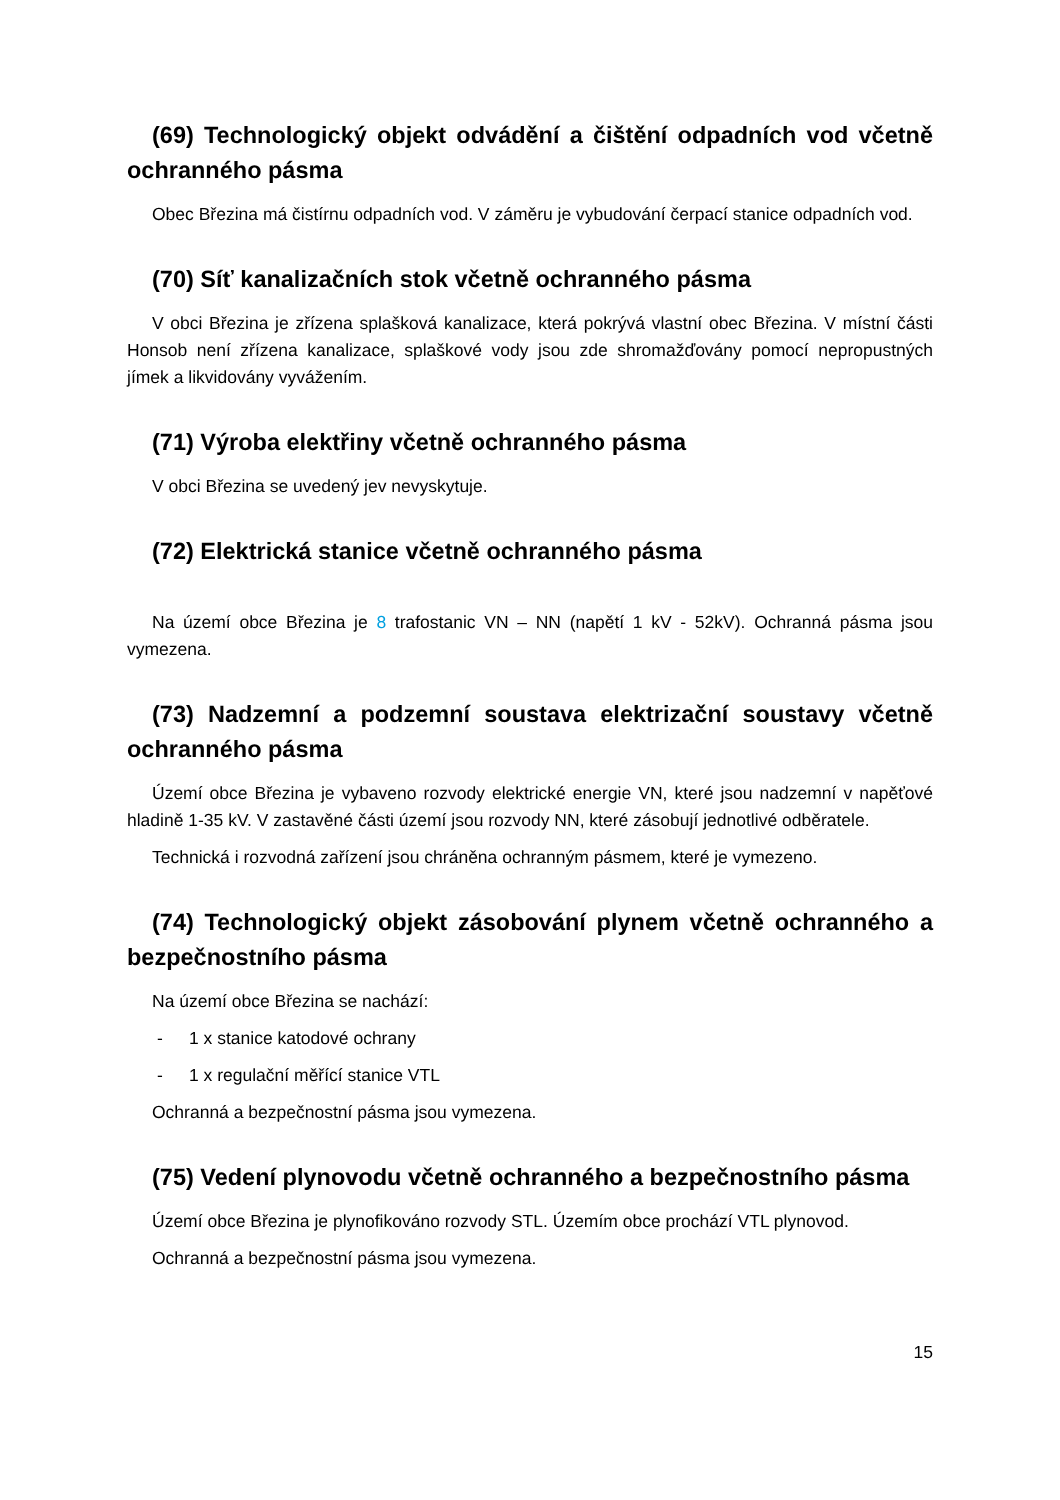(69) Technologický objekt odvádění a čištění odpadních vod včetně ochranného pásma
Obec Březina má čistírnu odpadních vod. V záměru je vybudování čerpací stanice odpadních vod.
(70) Síť kanalizačních stok včetně ochranného pásma
V obci Březina je zřízena splašková kanalizace, která pokrývá vlastní obec Březina. V místní části Honsob není zřízena kanalizace, splaškové vody jsou zde shromažďovány pomocí nepropustných jímek a likvidovány vyvážením.
(71) Výroba elektřiny včetně ochranného pásma
V obci Březina se uvedený jev nevyskytuje.
(72) Elektrická stanice včetně ochranného pásma
Na území obce Březina je 8 trafostanic VN – NN (napětí 1 kV - 52kV). Ochranná pásma jsou vymezena.
(73) Nadzemní a podzemní soustava elektrizační soustavy včetně ochranného pásma
Území obce Březina je vybaveno rozvody elektrické energie VN, které jsou nadzemní v napěťové hladině 1-35 kV. V zastavěné části území jsou rozvody NN, které zásobují jednotlivé odběratele.
Technická i rozvodná zařízení jsou chráněna ochranným pásmem, které je vymezeno.
(74) Technologický objekt zásobování plynem včetně ochranného a bezpečnostního pásma
Na území obce Březina se nachází:
- 1 x stanice katodové ochrany
- 1 x regulační měřící stanice VTL
Ochranná a bezpečnostní pásma jsou vymezena.
(75) Vedení plynovodu včetně ochranného a bezpečnostního pásma
Území obce Březina je plynofikováno rozvody STL. Územím obce prochází VTL plynovod.
Ochranná a bezpečnostní pásma jsou vymezena.
15